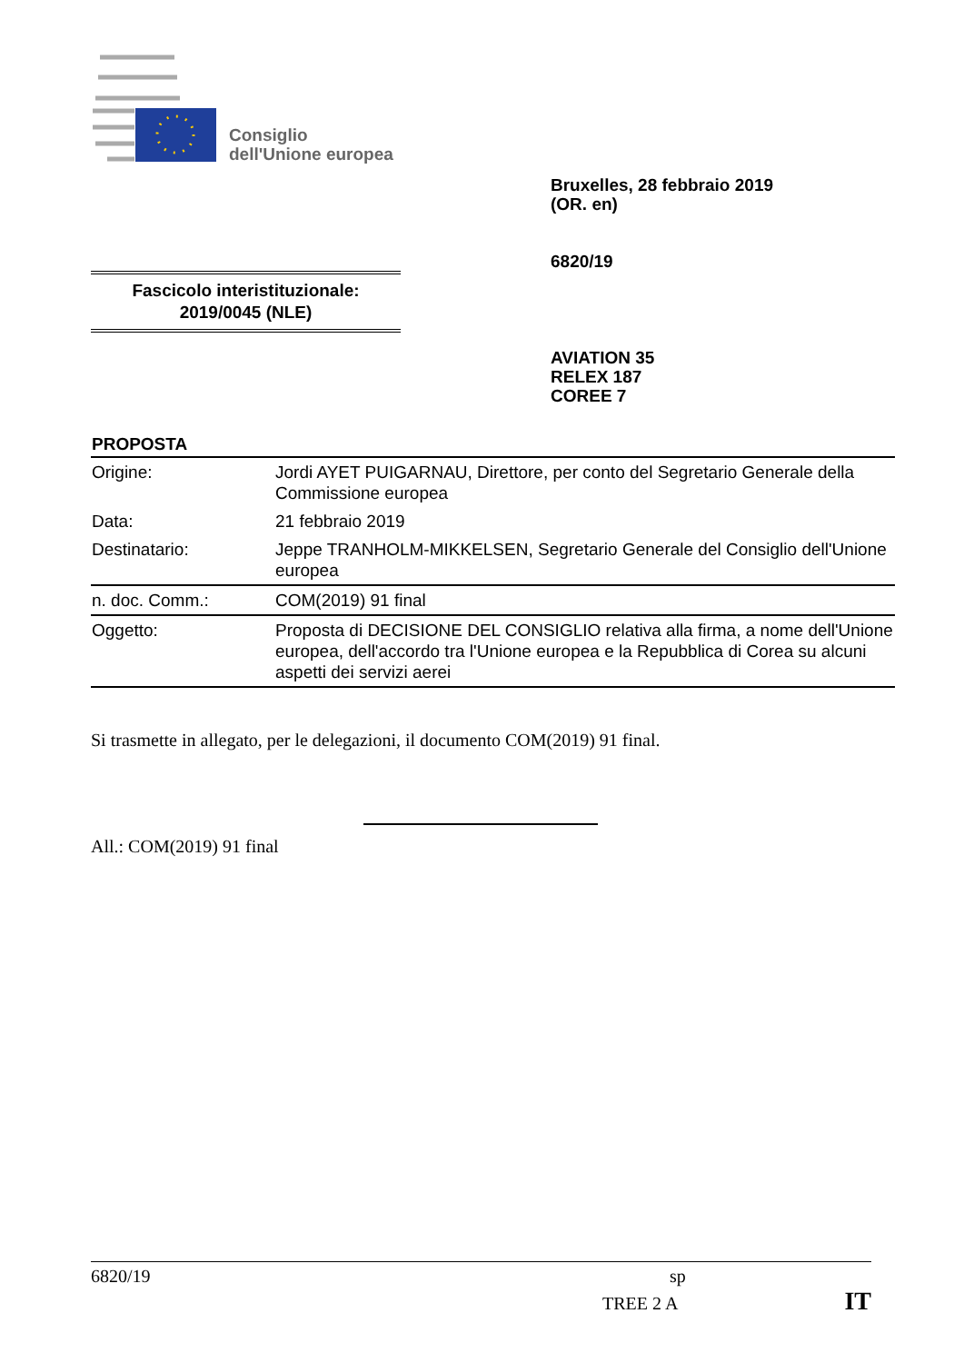Consiglio
dell'Unione europea
Bruxelles, 28 febbraio 2019
(OR. en)
6820/19
Fascicolo interistituzionale:
2019/0045 (NLE)
AVIATION 35
RELEX 187
COREE 7
PROPOSTA
| Origine: | Jordi AYET PUIGARNAU, Direttore, per conto del Segretario Generale della Commissione europea |
| Data: | 21 febbraio 2019 |
| Destinatario: | Jeppe TRANHOLM-MIKKELSEN, Segretario Generale del Consiglio dell'Unione europea |
| n. doc. Comm.: | COM(2019) 91 final |
| Oggetto: | Proposta di DECISIONE DEL CONSIGLIO relativa alla firma, a nome dell'Unione europea, dell'accordo tra l'Unione europea e la Repubblica di Corea su alcuni aspetti dei servizi aerei |
Si trasmette in allegato, per le delegazioni, il documento COM(2019) 91 final.
All.: COM(2019) 91 final
6820/19 sp
TREE 2 A IT